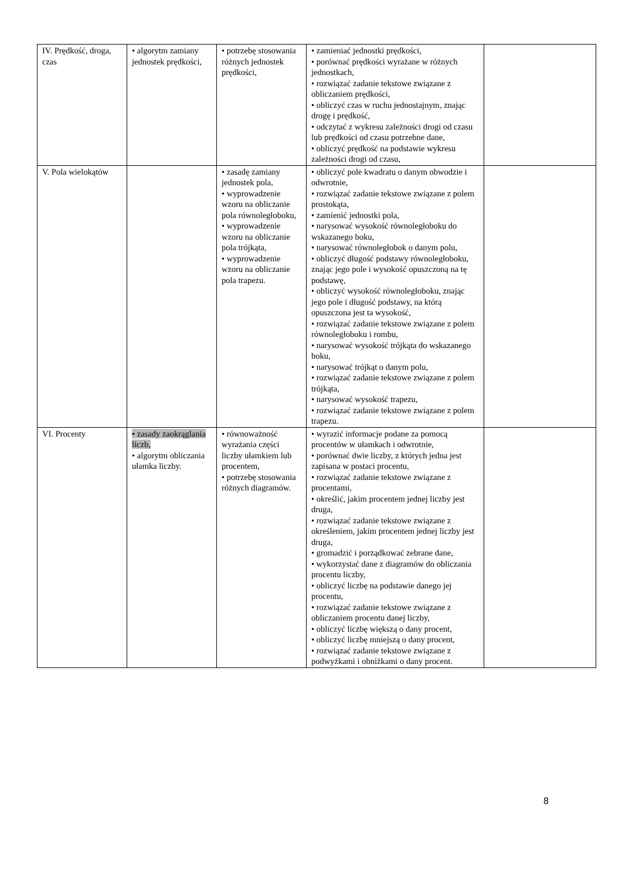| IV. Prędkość, droga, czas | • algorytm zamiany jednostek prędkości, | • potrzebę stosowania różnych jednostek prędkości, | • zamieniać jednostki prędkości, • porównać prędkości wyrażane w różnych jednostkach, • rozwiązać zadanie tekstowe związane z obliczaniem prędkości, • obliczyć czas w ruchu jednostajnym, znając drogę i prędkość, • odczytać z wykresu zależności drogi od czasu lub prędkości od czasu potrzebne dane, • obliczyć prędkość na podstawie wykresu zależności drogi od czasu, | |
| V. Pola wielokątów | | • zasadę zamiany jednostek pola, • wyprowadzenie wzoru na obliczanie pola równoległoboku, • wyprowadzenie wzoru na obliczanie pola trójkąta, • wyprowadzenie wzoru na obliczanie pola trapezu. | • obliczyć pole kwadratu o danym obwodzie i odwrotnie, • rozwiązać zadanie tekstowe związane z polem prostokąta, • zamienić jednostki pola, • narysować wysokość równoległoboku do wskazanego boku, • narysować równoległobok o danym polu, • obliczyć długość podstawy równoległoboku, znając jego pole i wysokość opuszczoną na tę podstawę, • obliczyć wysokość równoległoboku, znając jego pole i długość podstawy, na którą opuszczona jest ta wysokość, • rozwiązać zadanie tekstowe związane z polem równoległoboku i rombu, • narysować wysokość trójkąta do wskazanego boku, • narysować trójkąt o danym polu, • rozwiązać zadanie tekstowe związane z polem trójkąta, • narysować wysokość trapezu, • rozwiązać zadanie tekstowe związane z polem trapezu. | |
| VI. Procenty | • zasady zaokrąglania liczb, • algorytm obliczania ułamka liczby. | • równoważność wyrażania części liczby ułamkiem lub procentem, • potrzebę stosowania różnych diagramów. | • wyrazić informacje podane za pomocą procentów w ułamkach i odwrotnie, • porównać dwie liczby, z których jedna jest zapisana w postaci procentu, • rozwiązać zadanie tekstowe związane z procentami, • określić, jakim procentem jednej liczby jest druga, • rozwiązać zadanie tekstowe związane z określeniem, jakim procentem jednej liczby jest druga, • gromadzić i porządkować zebrane dane, • wykorzystać dane z diagramów do obliczania procentu liczby, • obliczyć liczbę na podstawie danego jej procentu, • rozwiązać zadanie tekstowe związane z obliczaniem procentu danej liczby, • obliczyć liczbę większą o dany procent, • obliczyć liczbę mniejszą o dany procent, • rozwiązać zadanie tekstowe związane z podwyżkami i obniżkami o dany procent. | |
8